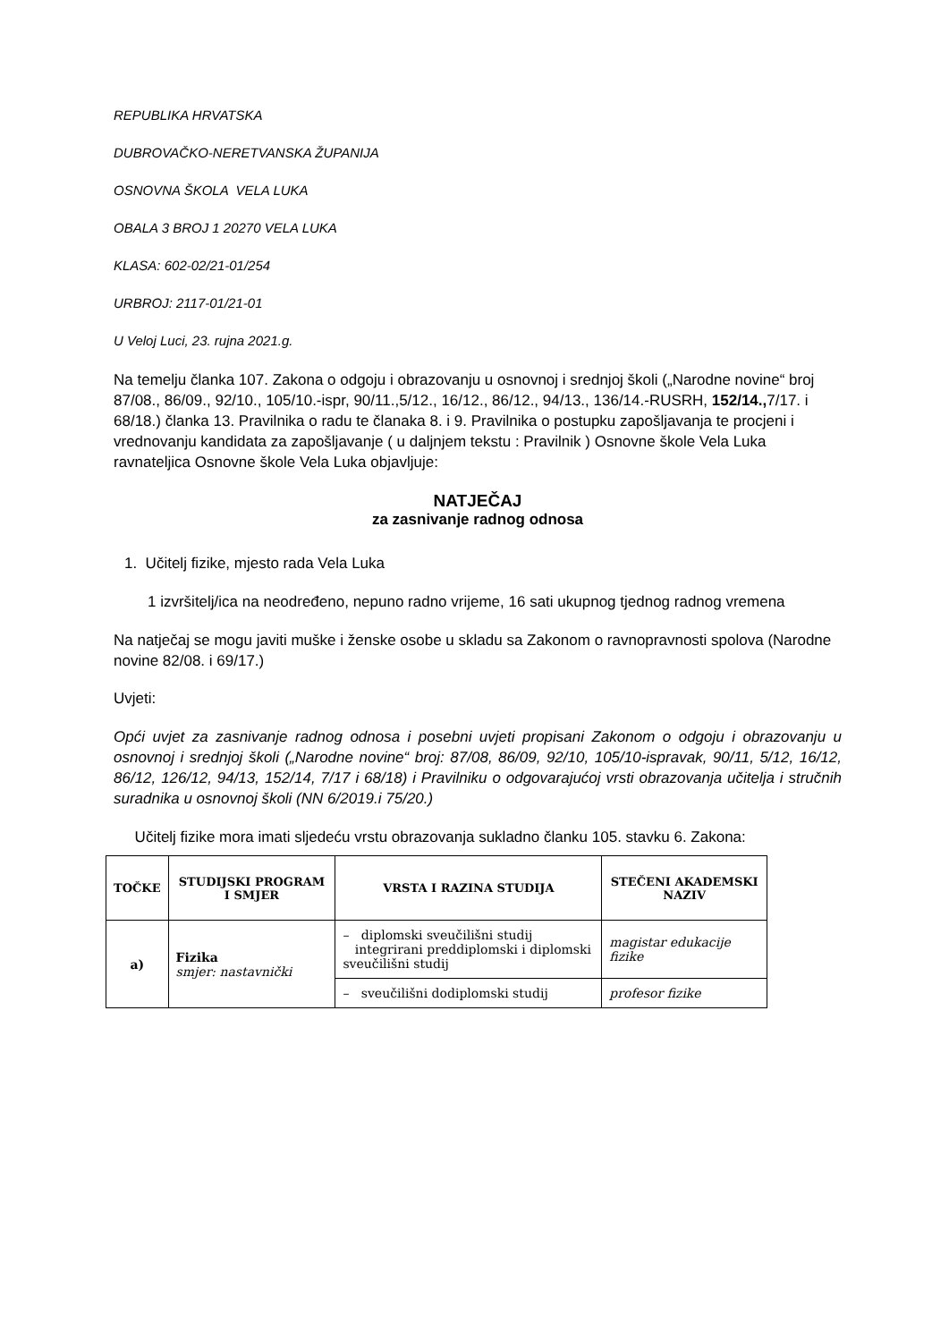REPUBLIKA HRVATSKA
DUBROVAČKO-NERETVANSKA ŽUPANIJA
OSNOVNA ŠKOLA VELA LUKA
OBALA 3 BROJ 1 20270 VELA LUKA
KLASA: 602-02/21-01/254
URBROJ: 2117-01/21-01
U Veloj Luci, 23. rujna 2021.g.
Na temelju članka 107. Zakona o odgoju i obrazovanju u osnovnoj i srednjoj školi („Narodne novine“ broj 87/08., 86/09., 92/10., 105/10.-ispr, 90/11.,5/12., 16/12., 86/12., 94/13., 136/14.-RUSRH, 152/14., 7/17. i 68/18.) članka 13. Pravilnika o radu te članaka 8. i 9. Pravilnika o postupku zapošljavanja te procjeni i vrednovanju kandidata za zapošljavanje ( u daljnjem tekstu : Pravilnik ) Osnovne škole Vela Luka ravnateljica Osnovne škole Vela Luka objavljuje:
NATJEČAJ
za zasnivanje radnog odnosa
1. Učitelj fizike, mjesto rada Vela Luka
1 izvršitelj/ica na neodređeno, nepuno radno vrijeme, 16 sati ukupnog tjednog radnog vremena
Na natječaj se mogu javiti muške i ženske osobe u skladu sa Zakonom o ravnopravnosti spolova (Narodne novine 82/08. i 69/17.)
Uvjeti:
Opći uvjet za zasnivanje radnog odnosa i posebni uvjeti propisani Zakonom o odgoju i obrazovanju u osnovnoj i srednjoj školi („Narodne novine“ broj: 87/08, 86/09, 92/10, 105/10-ispravak, 90/11, 5/12, 16/12, 86/12, 126/12, 94/13, 152/14, 7/17 i 68/18) i Pravilniku o odgovarajućoj vrsti obrazovanja učitelja i stručnih suradnika u osnovnoj školi (NN 6/2019.i 75/20.)
Učitelj fizike mora imati sljedeću vrstu obrazovanja sukladno članku 105. stavku 6. Zakona:
| TOČKE | STUDIJSKI PROGRAM I SMJER | VRSTA I RAZINA STUDIJA | STEČENI AKADEMSKI NAZIV |
| --- | --- | --- | --- |
| a) | Fizika smjer: nastavnički | – diplomski sveučilišni studij integrirani preddiplomski i diplomski sveučilišni studij | magistar edukacije fizike |
| | | – sveučilišni dodiplomski studij | profesor fizike |